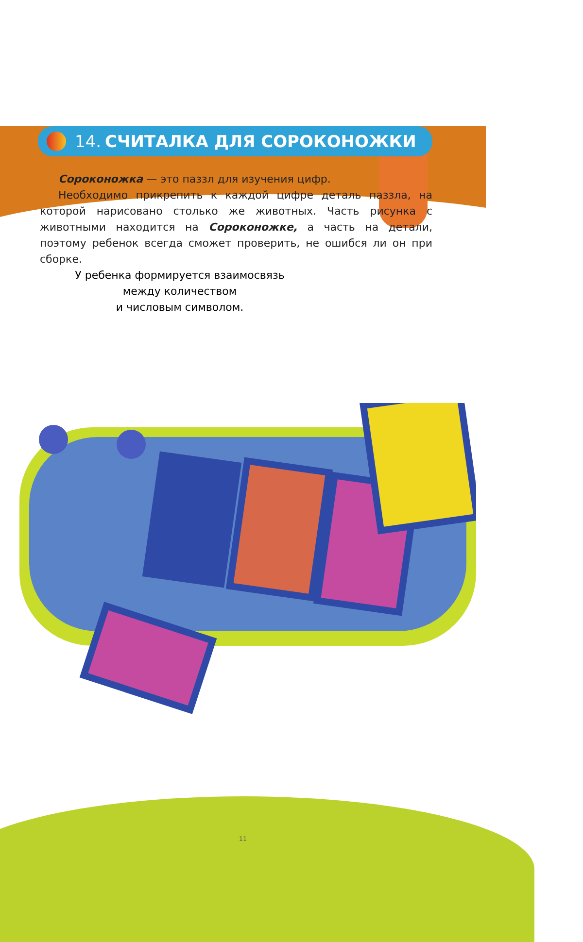14. СЧИТАЛКА ДЛЯ СОРОКОНОЖКИ
Сороконожка — это паззл для изучения цифр.
Необходимо прикрепить к каждой цифре деталь паззла, на которой нарисовано столько же животных. Часть рисунка с животными находится на Сороконожке, а часть на детали, поэтому ребенок всегда сможет проверить, не ошибся ли он при сборке.
У ребенка формируется взаимосвязь
между количеством
и числовым символом.
11